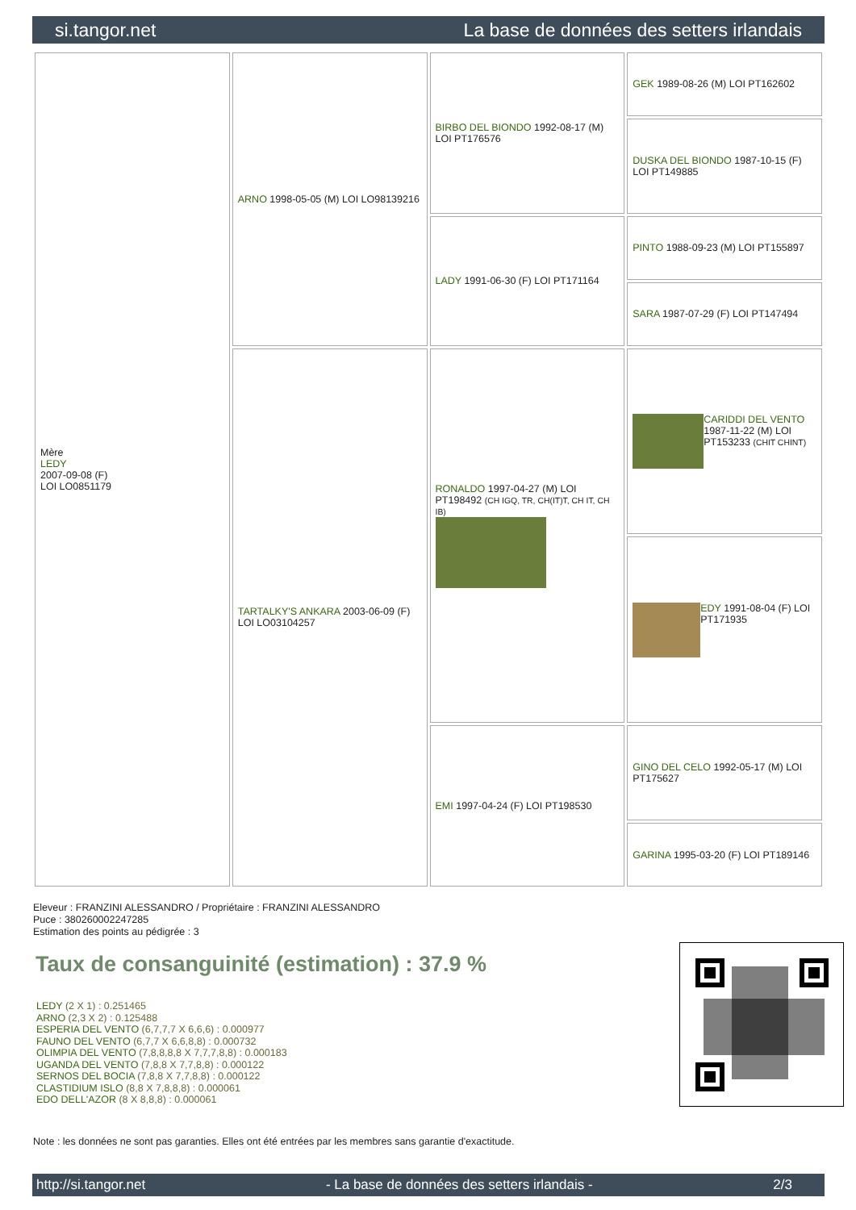si.tangor.net La base de données des setters irlandais
| Mère LEDY 2007-09-08 (F) LOI LO0851179 | ARNO 1998-05-05 (M) LOI LO98139216 | BIRBO DEL BIONDO 1992-08-17 (M) LOI PT176576 | GEK 1989-08-26 (M) LOI PT162602 |
| | | | DUSKA DEL BIONDO 1987-10-15 (F) LOI PT149885 |
| | | LADY 1991-06-30 (F) LOI PT171164 | PINTO 1988-09-23 (M) LOI PT155897 |
| | | | SARA 1987-07-29 (F) LOI PT147494 |
| | TARTALKY'S ANKARA 2003-06-09 (F) LOI LO03104257 | RONALDO 1997-04-27 (M) LOI PT198492 (CH IGQ, TR, CH(IT)T, CH IT, CH IB) | CARIDDI DEL VENTO 1987-11-22 (M) LOI PT153233 (CHIT CHINT) |
| | | | EDY 1991-08-04 (F) LOI PT171935 |
| | | EMI 1997-04-24 (F) LOI PT198530 | GINO DEL CELO 1992-05-17 (M) LOI PT175627 |
| | | | GARINA 1995-03-20 (F) LOI PT189146 |
Eleveur : FRANZINI ALESSANDRO / Propriétaire : FRANZINI ALESSANDRO
Puce : 380260002247285
Estimation des points au pédigrée : 3
Taux de consanguinité (estimation) : 37.9 %
LEDY (2 X 1) : 0.251465
ARNO (2,3 X 2) : 0.125488
ESPERIA DEL VENTO (6,7,7,7 X 6,6,6) : 0.000977
FAUNO DEL VENTO (6,7,7 X 6,6,8,8) : 0.000732
OLIMPIA DEL VENTO (7,8,8,8,8 X 7,7,7,8,8) : 0.000183
UGANDA DEL VENTO (7,8,8 X 7,7,8,8) : 0.000122
SERNOS DEL BOCIA (7,8,8 X 7,7,8,8) : 0.000122
CLASTIDIUM ISLO (8,8 X 7,8,8,8) : 0.000061
EDO DELL'AZOR (8 X 8,8,8) : 0.000061
Note : les données ne sont pas garanties. Elles ont été entrées par les membres sans garantie d'exactitude.
http://si.tangor.net - La base de données des setters irlandais - 2/3